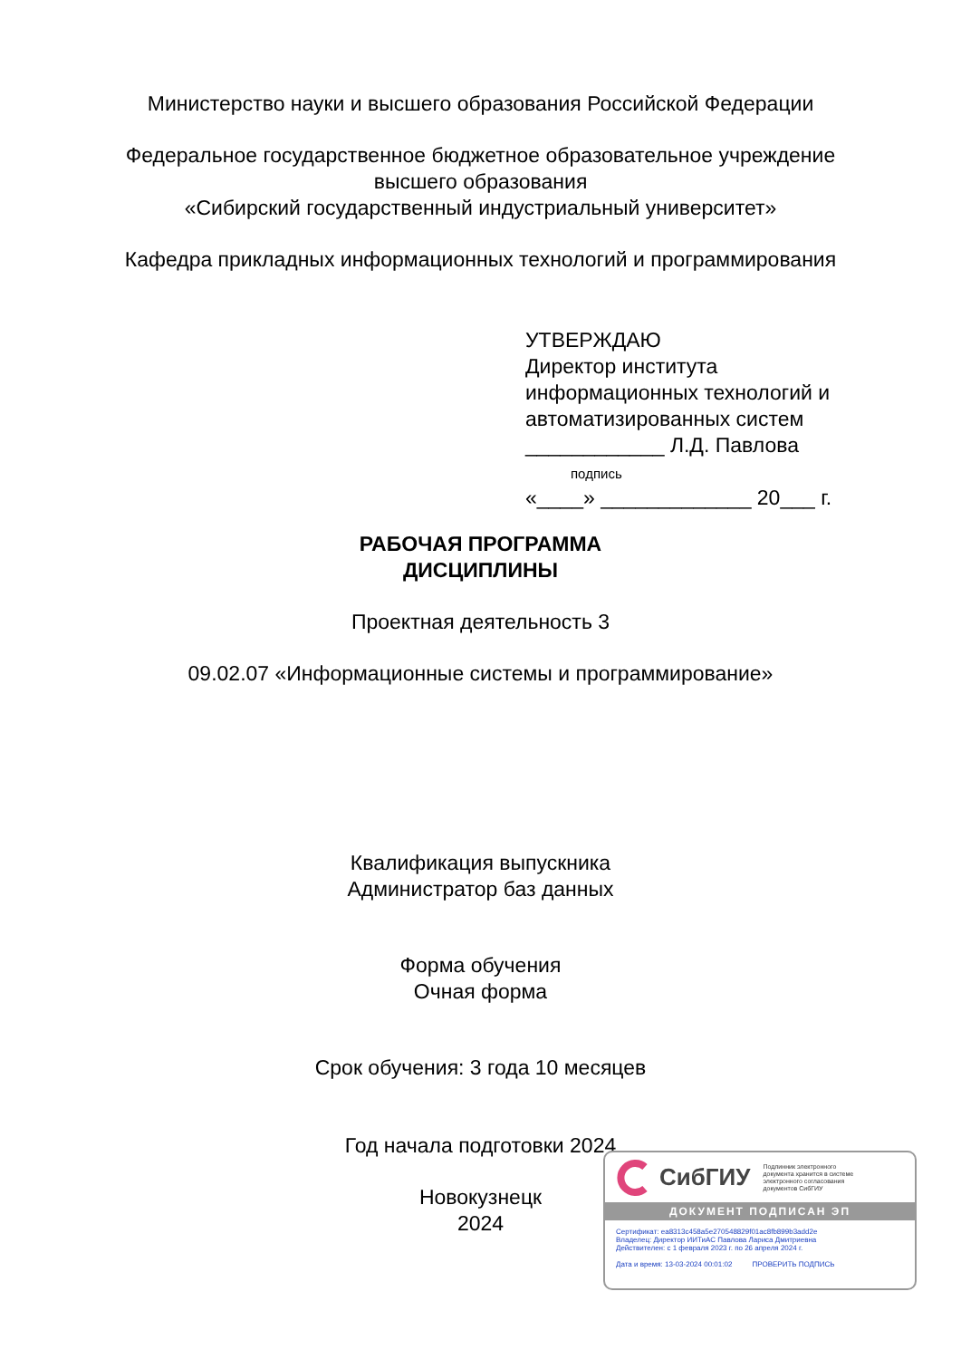Министерство науки и высшего образования Российской Федерации
Федеральное государственное бюджетное образовательное учреждение
высшего образования
«Сибирский государственный индустриальный университет»
Кафедра прикладных информационных технологий и программирования
УТВЕРЖДАЮ
Директор института
информационных технологий и
автоматизированных систем
____________ Л.Д. Павлова
подпись
«____» _____________ 20___ г.
РАБОЧАЯ ПРОГРАММА
ДИСЦИПЛИНЫ
Проектная деятельность 3
09.02.07 «Информационные системы и программирование»
Квалификация выпускника
Администратор баз данных
Форма обучения
Очная форма
Срок обучения: 3 года 10 месяцев
Год начала подготовки 2024
Новокузнецк
2024
СибГИУ Подлинник электронного
документа хранится в системе
электронного согласования
документов СибГИУ
ДОКУМЕНТ ПОДПИСАН ЭП
Сертификат: ea8313c458a5e270548829f01ac8fb899b3add2e
Владелец: Директор ИИТиАС Павлова Лариса Дмитриевна
Действителен: с 1 февраля 2023 г. по 26 апреля 2024 г.
Дата и время: 13-03-2024 00:01:02 ПРОВЕРИТЬ ПОДПИСЬ